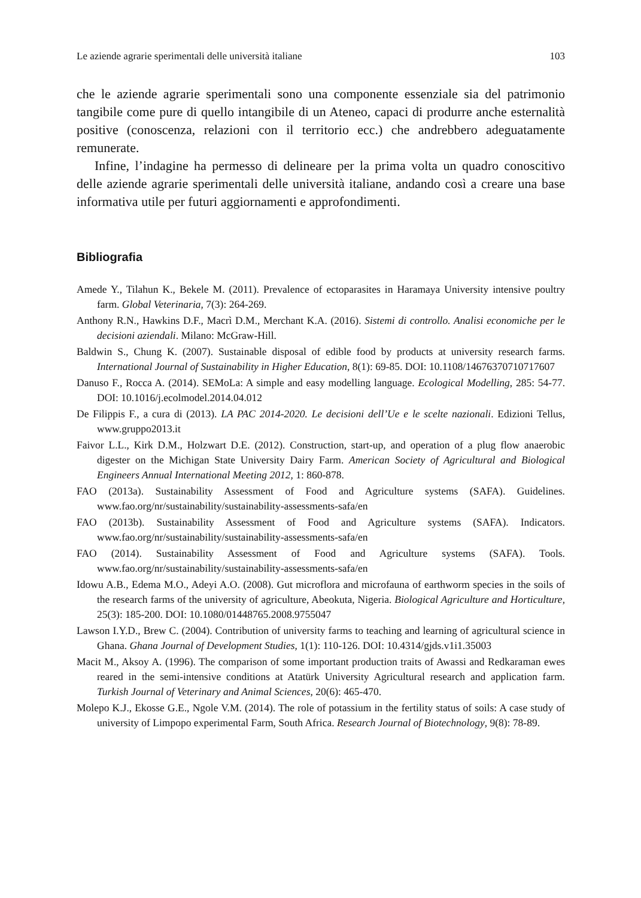Le aziende agrarie sperimentali delle università italiane 103
che le aziende agrarie sperimentali sono una componente essenziale sia del patrimonio tangibile come pure di quello intangibile di un Ateneo, capaci di produrre anche esternalità positive (conoscenza, relazioni con il territorio ecc.) che andrebbero adeguatamente remunerate.
Infine, l’indagine ha permesso di delineare per la prima volta un quadro conoscitivo delle aziende agrarie sperimentali delle università italiane, andando così a creare una base informativa utile per futuri aggiornamenti e approfondimenti.
Bibliografia
Amede Y., Tilahun K., Bekele M. (2011). Prevalence of ectoparasites in Haramaya University intensive poultry farm. Global Veterinaria, 7(3): 264-269.
Anthony R.N., Hawkins D.F., Macrì D.M., Merchant K.A. (2016). Sistemi di controllo. Analisi economiche per le decisioni aziendali. Milano: McGraw-Hill.
Baldwin S., Chung K. (2007). Sustainable disposal of edible food by products at university research farms. International Journal of Sustainability in Higher Education, 8(1): 69-85. DOI: 10.1108/14676370710717607
Danuso F., Rocca A. (2014). SEMoLa: A simple and easy modelling language. Ecological Modelling, 285: 54-77. DOI: 10.1016/j.ecolmodel.2014.04.012
De Filippis F., a cura di (2013). LA PAC 2014-2020. Le decisioni dell’Ue e le scelte nazionali. Edizioni Tellus, www.gruppo2013.it
Faivor L.L., Kirk D.M., Holzwart D.E. (2012). Construction, start-up, and operation of a plug flow anaerobic digester on the Michigan State University Dairy Farm. American Society of Agricultural and Biological Engineers Annual International Meeting 2012, 1: 860-878.
FAO (2013a). Sustainability Assessment of Food and Agriculture systems (SAFA). Guidelines. www.fao.org/nr/sustainability/sustainability-assessments-safa/en
FAO (2013b). Sustainability Assessment of Food and Agriculture systems (SAFA). Indicators. www.fao.org/nr/sustainability/sustainability-assessments-safa/en
FAO (2014). Sustainability Assessment of Food and Agriculture systems (SAFA). Tools. www.fao.org/nr/sustainability/sustainability-assessments-safa/en
Idowu A.B., Edema M.O., Adeyi A.O. (2008). Gut microflora and microfauna of earthworm species in the soils of the research farms of the university of agriculture, Abeokuta, Nigeria. Biological Agriculture and Horticulture, 25(3): 185-200. DOI: 10.1080/01448765.2008.9755047
Lawson I.Y.D., Brew C. (2004). Contribution of university farms to teaching and learning of agricultural science in Ghana. Ghana Journal of Development Studies, 1(1): 110-126. DOI: 10.4314/gjds.v1i1.35003
Macit M., Aksoy A. (1996). The comparison of some important production traits of Awassi and Redkaraman ewes reared in the semi-intensive conditions at Atatürk University Agricultural research and application farm. Turkish Journal of Veterinary and Animal Sciences, 20(6): 465-470.
Molepo K.J., Ekosse G.E., Ngole V.M. (2014). The role of potassium in the fertility status of soils: A case study of university of Limpopo experimental Farm, South Africa. Research Journal of Biotechnology, 9(8): 78-89.